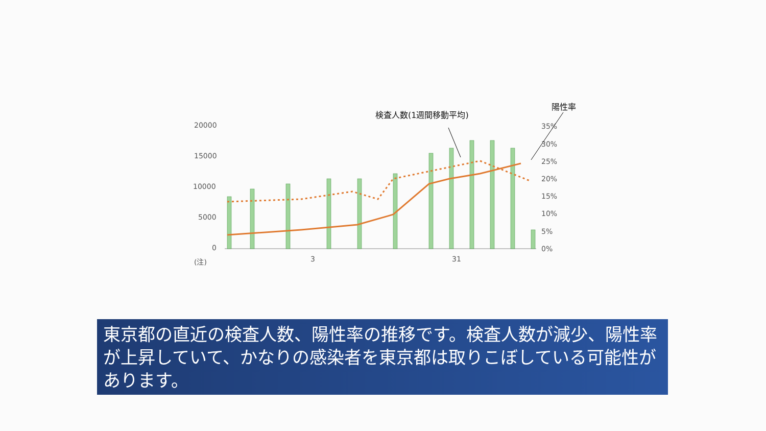検査人数(1週間移動平均)
陽性率
20000
15000
10000
5000
0
(注)
3
31
35%
30%
25%
20%
15%
10%
5%
0%
東京都の直近の検査人数、陽性率の推移です。検査人数が減少、陽性率が上昇していて、かなりの感染者を東京都は取りこぼしている可能性があります。